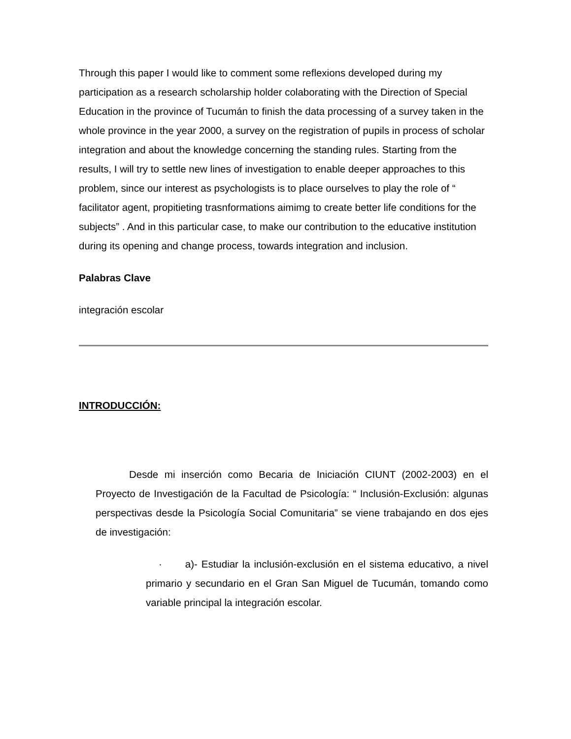Through this paper I would like to comment some reflexions developed during my participation as a research scholarship holder colaborating with the Direction of Special Education in the province of Tucumán to finish the data processing of a survey taken in the whole province in the year 2000, a survey on the registration of pupils in process of scholar integration and about the knowledge concerning the standing rules. Starting from the results, I will try to settle new lines of investigation to enable deeper approaches to this problem, since our interest as psychologists is to place ourselves to play the role of “ facilitator agent, propitieting trasnformations aimimg to create better life conditions for the subjects” . And in this particular case, to make our contribution to the educative institution during its opening and change process, towards integration and inclusion.
Palabras Clave
integración escolar
INTRODUCCIÓN:
Desde mi inserción como Becaria de Iniciación CIUNT (2002-2003) en el Proyecto de Investigación de la Facultad de Psicología: “ Inclusión-Exclusión: algunas perspectivas desde la Psicología Social Comunitaria” se viene trabajando en dos ejes de investigación:
· a)- Estudiar la inclusión-exclusión en el sistema educativo, a nivel primario y secundario en el Gran San Miguel de Tucumán, tomando como variable principal la integración escolar.